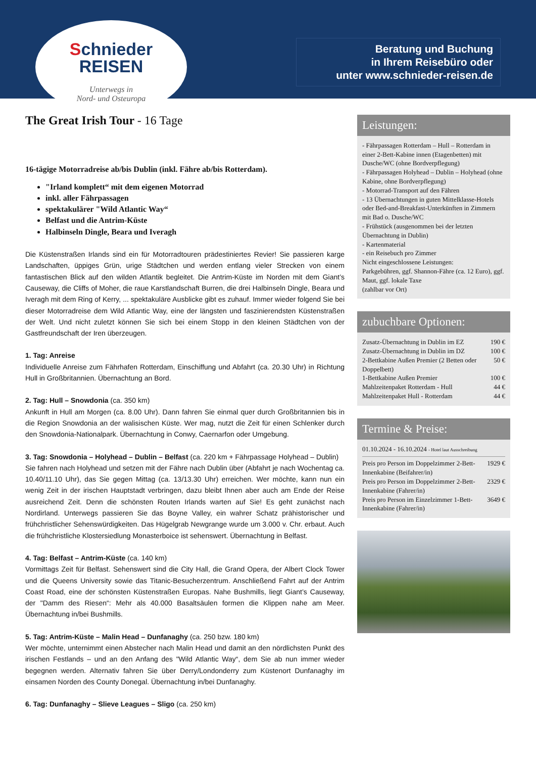Schnieder
REISEN
Unterwegs in
Nord- und Osteuropa
Beratung und Buchung
in Ihrem Reisebüro oder
unter www.schnieder-reisen.de
The Great Irish Tour - 16 Tage
16-tägige Motorradreise ab/bis Dublin (inkl. Fähre ab/bis Rotterdam).
"Irland komplett“ mit dem eigenen Motorrad
inkl. aller Fährpassagen
spektakulärer "Wild Atlantic Way“
Belfast und die Antrim-Küste
Halbinseln Dingle, Beara und Iveragh
Die Küstenstraßen Irlands sind ein für Motorradtouren prädestiniertes Revier! Sie passieren karge Landschaften, üppiges Grün, urige Städtchen und werden entlang vieler Strecken von einem fantastischen Blick auf den wilden Atlantik begleitet. Die Antrim-Küste im Norden mit dem Giant’s Causeway, die Cliffs of Moher, die raue Karstlandschaft Burren, die drei Halbinseln Dingle, Beara und Iveragh mit dem Ring of Kerry, ... spektakuläre Ausblicke gibt es zuhauf. Immer wieder folgend Sie bei dieser Motorradreise dem Wild Atlantic Way, eine der längsten und faszinierendsten Küstenstraßen der Welt. Und nicht zuletzt können Sie sich bei einem Stopp in den kleinen Städtchen von der Gastfreundschaft der Iren überzeugen.
1. Tag: Anreise
Individuelle Anreise zum Fährhafen Rotterdam, Einschiffung und Abfahrt (ca. 20.30 Uhr) in Richtung Hull in Großbritannien. Übernachtung an Bord.
2. Tag: Hull – Snowdonia (ca. 350 km)
Ankunft in Hull am Morgen (ca. 8.00 Uhr). Dann fahren Sie einmal quer durch Großbritannien bis in die Region Snowdonia an der walisischen Küste. Wer mag, nutzt die Zeit für einen Schlenker durch den Snowdonia-Nationalpark. Übernachtung in Conwy, Caernarfon oder Umgebung.
3. Tag: Snowdonia – Holyhead – Dublin – Belfast (ca. 220 km + Fährpassage Holyhead – Dublin)
Sie fahren nach Holyhead und setzen mit der Fähre nach Dublin über (Abfahrt je nach Wochentag ca. 10.40/11.10 Uhr), das Sie gegen Mittag (ca. 13/13.30 Uhr) erreichen. Wer möchte, kann nun ein wenig Zeit in der irischen Hauptstadt verbringen, dazu bleibt Ihnen aber auch am Ende der Reise ausreichend Zeit. Denn die schönsten Routen Irlands warten auf Sie! Es geht zunächst nach Nordirland. Unterwegs passieren Sie das Boyne Valley, ein wahrer Schatz prähistorischer und frühchristlicher Sehenswürdigkeiten. Das Hügelgrab Newgrange wurde um 3.000 v. Chr. erbaut. Auch die frühchristliche Klostersiedlung Monasterboice ist sehenswert. Übernachtung in Belfast.
4. Tag: Belfast – Antrim-Küste (ca. 140 km)
Vormittags Zeit für Belfast. Sehenswert sind die City Hall, die Grand Opera, der Albert Clock Tower und die Queens University sowie das Titanic-Besucherzentrum. Anschließend Fahrt auf der Antrim Coast Road, eine der schönsten Küstenstraßen Europas. Nahe Bushmills, liegt Giant’s Causeway, der "Damm des Riesen“: Mehr als 40.000 Basaltsäulen formen die Klippen nahe am Meer. Übernachtung in/bei Bushmills.
5. Tag: Antrim-Küste – Malin Head – Dunfanaghy (ca. 250 bzw. 180 km)
Wer möchte, unternimmt einen Abstecher nach Malin Head und damit an den nördlichsten Punkt des irischen Festlands – und an den Anfang des "Wild Atlantic Way“, dem Sie ab nun immer wieder begegnen werden. Alternativ fahren Sie über Derry/Londonderry zum Küstenort Dunfanaghy im einsamen Norden des County Donegal. Übernachtung in/bei Dunfanaghy.
6. Tag: Dunfanaghy – Slieve Leagues – Sligo (ca. 250 km)
Leistungen:
- Fährpassagen Rotterdam – Hull – Rotterdam in einer 2-Bett-Kabine innen (Etagenbetten) mit Dusche/WC (ohne Bordverpflegung)
- Fährpassagen Holyhead – Dublin – Holyhead (ohne Kabine, ohne Bordverpflegung)
- Motorrad-Transport auf den Fähren
- 13 Übernachtungen in guten Mittelklasse-Hotels oder Bed-and-Breakfast-Unterkünften in Zimmern mit Bad o. Dusche/WC
- Frühstück (ausgenommen bei der letzten Übernachtung in Dublin)
- Kartenmaterial
- ein Reisebuch pro Zimmer
Nicht eingeschlossene Leistungen:
Parkgebühren, ggf. Shannon-Fähre (ca. 12 Euro), ggf. Maut, ggf. lokale Taxe
(zahlbar vor Ort)
zubuchbare Optionen:
| Zusatz-Übernachtung in Dublin im EZ | 190 € |
| Zusatz-Übernachtung in Dublin im DZ | 100 € |
| 2-Bettkabine Außen Premier (2 Betten oder Doppelbett) | 50 € |
| 1-Bettkabine Außen Premier | 100 € |
| Mahlzeitenpaket Rotterdam - Hull | 44 € |
| Mahlzeitenpaket Hull - Rotterdam | 44 € |
Termine & Preise:
01.10.2024 - 16.10.2024 - Hotel laut Ausschreibung
| Preis pro Person im Doppelzimmer 2-Bett-Innenkabine (Beifahrer/in) | 1929 € |
| Preis pro Person im Doppelzimmer 2-Bett-Innenkabine (Fahrer/in) | 2329 € |
| Preis pro Person im Einzelzimmer 1-Bett-Innenkabine (Fahrer/in) | 3649 € |